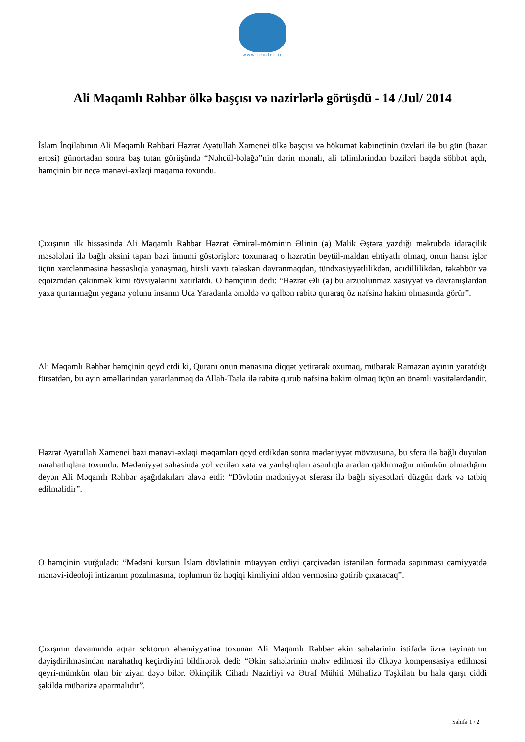www.leader.ir
Ali Məqamlı Rəhbər ölkə başçısı və nazirlərlə görüşdü - 14 /Jul/ 2014
İslam İnqilabının Ali Məqamlı Rəhbəri Həzrət Ayətullah Xamenei ölkə başçısı və hökumət kabinetinin üzvləri ilə bu gün (bazar ertəsi) günortadan sonra baş tutan görüşündə “Nəhcül-bəlağə”nin dərin mənalı, ali təlimlərindən bəziləri haqda söhbət açdı, həmçinin bir neçə mənəvi-əxlaqi məqama toxundu.
Çıxışının ilk hissəsində Ali Məqamlı Rəhbər Həzrət Əmirəl-möminin Əlinin (ə) Malik Əştərə yazdığı məktubda idarəçilik məsələləri ilə bağlı əksini tapan bəzi ümumi göstərişlərə toxunaraq o həzrətin beytül-maldan ehtiyatlı olmaq, onun hansı işlər üçün xərclənməsinə həssaslıqla yanaşmaq, hirsli vaxtı tələskən davranmaqdan, tündxasiyyətlilikdən, acıdillilikdən, təkəbbür və eqoizmdən çəkinmək kimi tövsiyələrini xatırlatdı. O həmçinin dedi: “Həzrət Əli (ə) bu arzuolunmaz xasiyyət və davranışlardan yaxa qurtarmağın yeganə yolunu insanın Uca Yaradanla əməldə və qəlbən rabitə quraraq öz nəfsinə hakim olmasında görür”.
Ali Məqamlı Rəhbər həmçinin qeyd etdi ki, Quranı onun mənasına diqqət yetirərək oxumaq, mübarək Ramazan ayının yaratdığı fürsətdən, bu ayın əməllərindən yararlanmaq da Allah-Taala ilə rabitə qurub nəfsinə hakim olmaq üçün ən önəmli vasitələrdəndir.
Həzrət Ayətullah Xamenei bəzi mənəvi-əxlaqi məqamları qeyd etdikdən sonra mədəniyyət mövzusuna, bu sfera ilə bağlı duyulan narahatlıqlara toxundu. Mədəniyyət sahəsində yol verilən xəta və yanlışlıqları asanlıqla aradan qaldırmağın mümkün olmadığını deyən Ali Məqamlı Rəhbər aşağıdakıları əlavə etdi: “Dövlətin mədəniyyət sferası ilə bağlı siyasətləri düzgün dərk və tətbiq edilməlidir”.
O həmçinin vurğuladı: “Mədəni kursun İslam dövlətinin müəyyən etdiyi çərçivədən istənilən formada sapınması cəmiyyətdə mənəvi-ideoloji intizamın pozulmasına, toplumun öz həqiqi kimliyini əldən verməsinə gətirib çıxaracaq”.
Çıxışının davamında aqrar sektorun əhəmiyyətinə toxunan Ali Məqamlı Rəhbər əkin sahələrinin istifadə üzrə təyinatının dəyişdirilməsindən narahatlıq keçirdiyini bildirərək dedi: “Əkin sahələrinin məhv edilməsi ilə ölkəyə kompensasiya edilməsi qeyri-mümkün olan bir ziyan dəyə bilər. Əkinçilik Cihadı Nazirliyi və Ətraf Mühiti Mühafizə Təşkilatı bu hala qarşı ciddi şəkildə mübarizə aparmalıdır”.
Səhifə 1 / 2